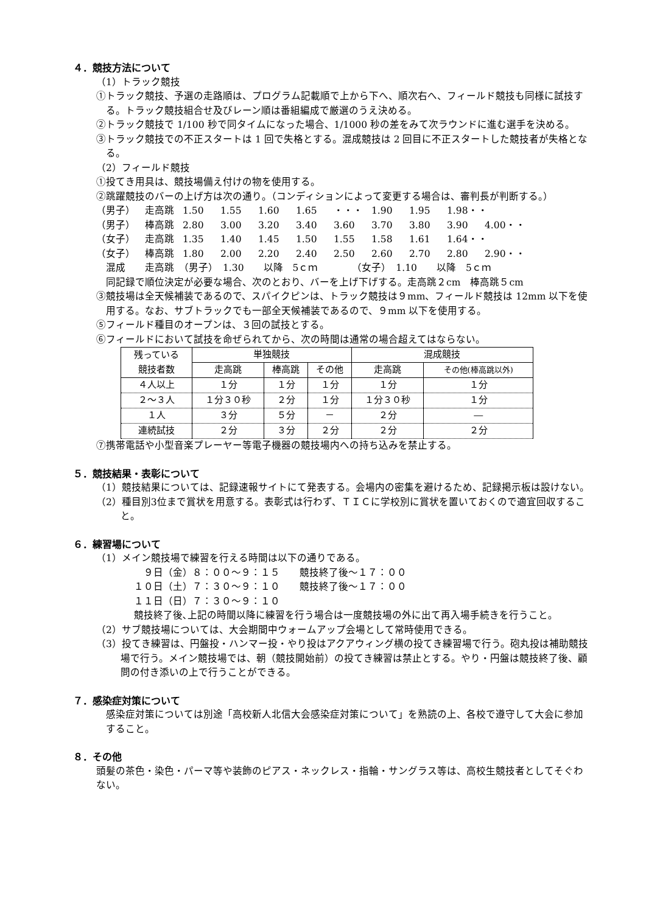４．競技方法について
（1）トラック競技
①トラック競技、予選の走路順は、プログラム記載順で上から下へ、順次右へ、フィールド競技も同様に試技する。トラック競技組合せ及びレーン順は番組編成で厳選のうえ決める。
②トラック競技で 1/100 秒で同タイムになった場合、1/1000 秒の差をみて次ラウンドに進む選手を決める。
③トラック競技での不正スタートは 1 回で失格とする。混成競技は 2 回目に不正スタートした競技者が失格となる。
（2）フィールド競技
①投てき用具は、競技場備え付けの物を使用する。
②跳躍競技のバーの上げ方は次の通り。（コンディションによって変更する場合は、審判長が判断する。）
（男子） 走高跳 1.50 1.55 1.60 1.65 ・・・ 1.90 1.95 1.98・・
（男子） 棒高跳 2.80 3.00 3.20 3.40 3.60 3.70 3.80 3.90 4.00・・
（女子） 走高跳 1.35 1.40 1.45 1.50 1.55 1.58 1.61 1.64・・
（女子） 棒高跳 1.80 2.00 2.20 2.40 2.50 2.60 2.70 2.80 2.90・・
混成　　走高跳　（男子）　1.30　　以降　5ｃｍ　　　　（女子）　1.10　　以降　5ｃｍ
同記録で順位決定が必要な場合、次のとおり、バーを上げ下げする。走高跳２cm　棒高跳５cm
③競技場は全天候補装であるので、スパイクピンは、トラック競技は９mm、フィールド競技は 12mm 以下を使用する。なお、サブトラックでも一部全天候補装であるので、９mm 以下を使用する。
⑤フィールド種目のオープンは、３回の試技とする。
⑥フィールドにおいて試技を命ぜられてから、次の時間は通常の場合超えてはならない。
| 残っている 競技者数 | 単独競技 | | | 混成競技 | |
| --- | --- | --- | --- | --- | --- |
| | 走高跳 | 棒高跳 | その他 | 走高跳 | その他(棒高跳以外) |
| ４人以上 | １分 | １分 | １分 | １分 | １分 |
| ２～３人 | １分３０秒 | ２分 | １分 | １分３０秒 | １分 |
| １人 | ３分 | ５分 | － | ２分 | ― |
| 連続試技 | ２分 | ３分 | ２分 | ２分 | ２分 |
⑦携帯電話や小型音楽プレーヤー等電子機器の競技場内への持ち込みを禁止する。
５．競技結果・表彰について
（1）競技結果については、記録速報サイトにて発表する。会場内の密集を避けるため、記録掲示板は設けない。
（2）種目別3位まで賞状を用意する。表彰式は行わず、ＴＩＣに学校別に賞状を置いておくので適宜回収すること。
６．練習場について
（1）メイン競技場で練習を行える時間は以下の通りである。
　９日（金）８：００～９：１５　　競技終了後～１７：００
１０日（土）７：３０～９：１０　　競技終了後～１７：００
１１日（日）７：３０～９：１０
競技終了後､上記の時間以降に練習を行う場合は一度競技場の外に出て再入場手続きを行うこと｡
（2）サブ競技場については、大会期間中ウォームアップ会場として常時使用できる。
（3）投てき練習は、円盤投・ハンマー投・やり投はアクアウィング横の投てき練習場で行う。砲丸投は補助競技場で行う。メイン競技場では、朝（競技開始前）の投てき練習は禁止とする。やり・円盤は競技終了後、顧問の付き添いの上で行うことができる。
７．感染症対策について
感染症対策については別途「高校新人北信大会感染症対策について」を熟読の上、各校で遵守して大会に参加すること。
８．その他
頭髪の茶色・染色・パーマ等や装飾のピアス・ネックレス・指輪・サングラス等は、高校生競技者としてそぐわない。